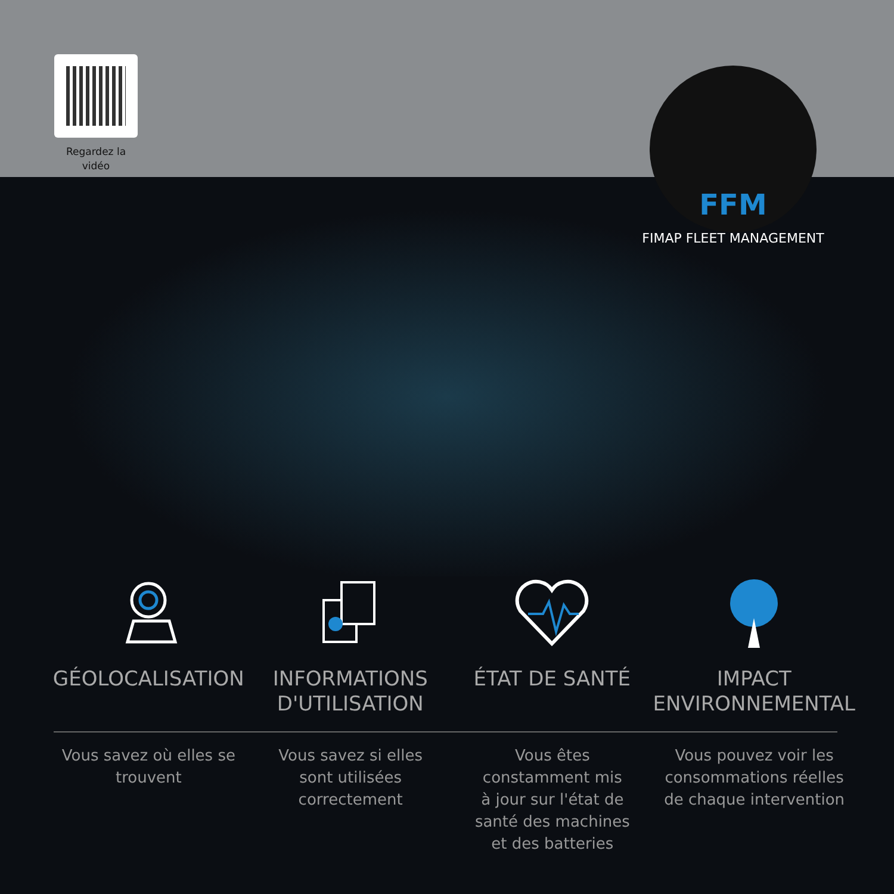Regardez la vidéo
FFM
FIMAP FLEET MANAGEMENT
GÉOLOCALISATION INFORMATIONS D'UTILISATION ÉTAT DE SANTÉ IMPACT ENVIRONNEMENTAL
Vous savez où elles se trouvent
Vous savez si elles
sont utilisées
correctement
Vous êtes
constamment mis
à jour sur l'état de
santé des machines
et des batteries
Vous pouvez voir les consommations réelles de chaque intervention